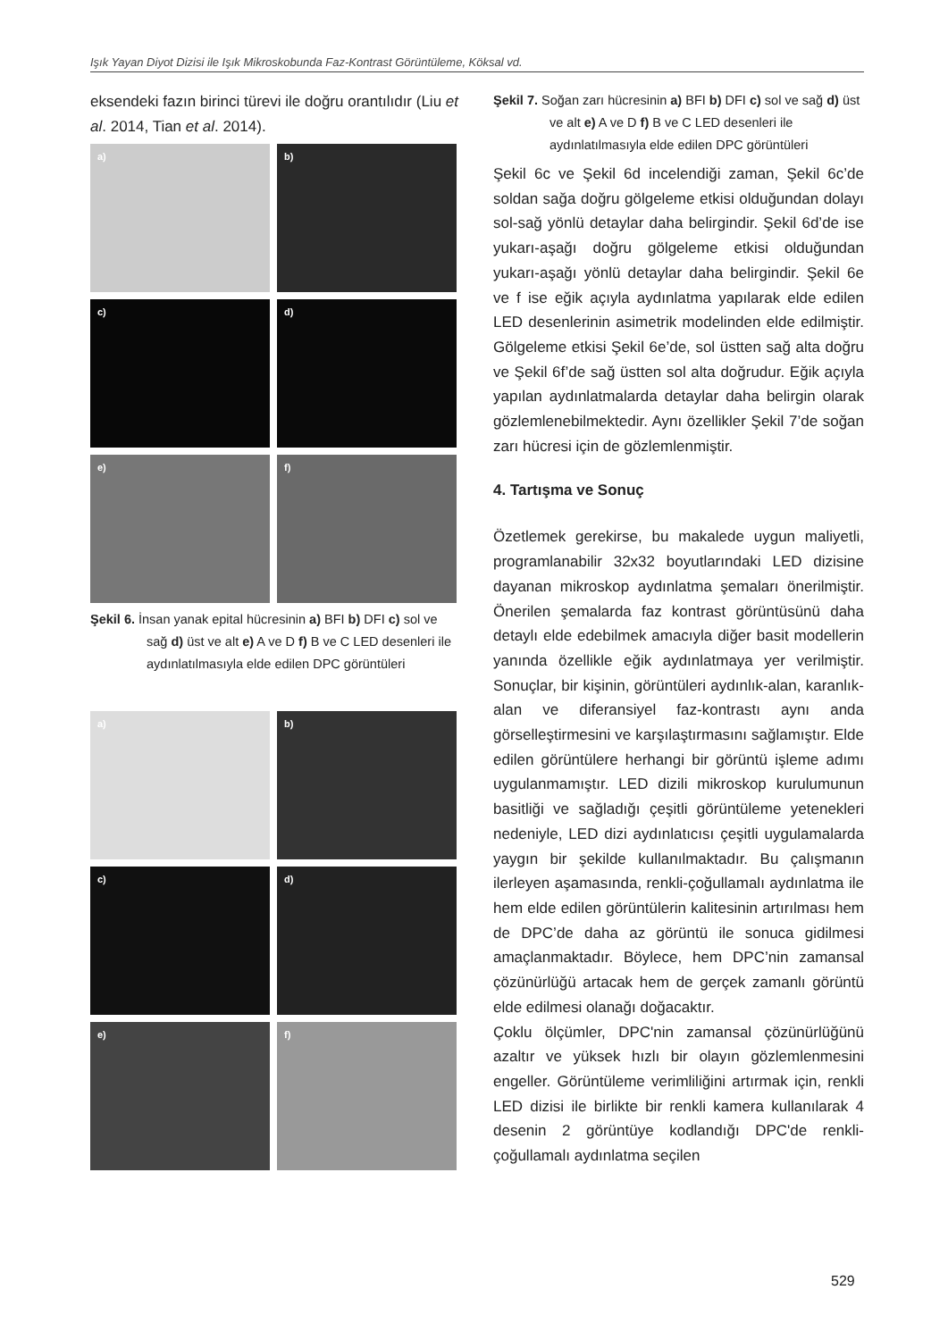Işık Yayan Diyot Dizisi ile Işık Mikroskobunda Faz-Kontrast Görüntüleme, Köksal vd.
eksendeki fazın birinci türevi ile doğru orantılıdır (Liu et al. 2014, Tian et al. 2014).
a)
b)
c)
d)
e)
f)
Şekil 6. İnsan yanak epital hücresinin a) BFI b) DFI c) sol ve sağ d) üst ve alt e) A ve D f) B ve C LED desenleri ile aydınlatılmasıyla elde edilen DPC görüntüleri
a)
b)
c)
d)
e)
f)
Şekil 7. Soğan zarı hücresinin a) BFI b) DFI c) sol ve sağ d) üst ve alt e) A ve D f) B ve C LED desenleri ile aydınlatılmasıyla elde edilen DPC görüntüleri
Şekil 6c ve Şekil 6d incelendiği zaman, Şekil 6c’de soldan sağa doğru gölgeleme etkisi olduğundan dolayı sol-sağ yönlü detaylar daha belirgindir. Şekil 6d’de ise yukarı-aşağı doğru gölgeleme etkisi olduğundan yukarı-aşağı yönlü detaylar daha belirgindir. Şekil 6e ve f ise eğik açıyla aydınlatma yapılarak elde edilen LED desenlerinin asimetrik modelinden elde edilmiştir. Gölgeleme etkisi Şekil 6e’de, sol üstten sağ alta doğru ve Şekil 6f’de sağ üstten sol alta doğrudur. Eğik açıyla yapılan aydınlatmalarda detaylar daha belirgin olarak gözlemlenebilmektedir. Aynı özellikler Şekil 7’de soğan zarı hücresi için de gözlemlenmiştir.
4. Tartışma ve Sonuç
Özetlemek gerekirse, bu makalede uygun maliyetli, programlanabilir 32x32 boyutlarındaki LED dizisine dayanan mikroskop aydınlatma şemaları önerilmiştir. Önerilen şemalarda faz kontrast görüntüsünü daha detaylı elde edebilmek amacıyla diğer basit modellerin yanında özellikle eğik aydınlatmaya yer verilmiştir. Sonuçlar, bir kişinin, görüntüleri aydınlık-alan, karanlık-alan ve diferansiyel faz-kontrastı aynı anda görselleştirmesini ve karşılaştırmasını sağlamıştır. Elde edilen görüntülere herhangi bir görüntü işleme adımı uygulanmamıştır. LED dizili mikroskop kurulumunun basitliği ve sağladığı çeşitli görüntüleme yetenekleri nedeniyle, LED dizi aydınlatıcısı çeşitli uygulamalarda yaygın bir şekilde kullanılmaktadır. Bu çalışmanın ilerleyen aşamasında, renkli-çoğullamalı aydınlatma ile hem elde edilen görüntülerin kalitesinin artırılması hem de DPC’de daha az görüntü ile sonuca gidilmesi amaçlanmaktadır. Böylece, hem DPC’nin zamansal çözünürlüğü artacak hem de gerçek zamanlı görüntü elde edilmesi olanağı doğacaktır.
Çoklu ölçümler, DPC'nin zamansal çözünürlüğünü azaltır ve yüksek hızlı bir olayın gözlemlenmesini engeller. Görüntüleme verimliliğini artırmak için, renkli LED dizisi ile birlikte bir renkli kamera kullanılarak 4 desenin 2 görüntüye kodlandığı DPC'de renkli-çoğullamalı aydınlatma seçilen
529